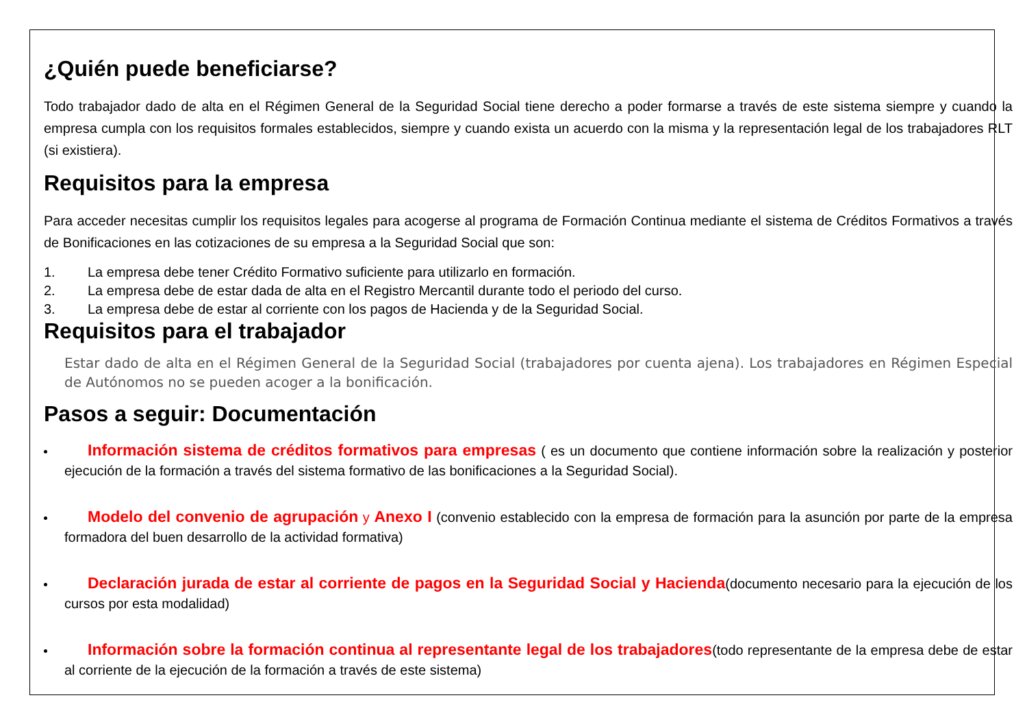¿Quién puede beneficiarse?
Todo trabajador dado de alta en el Régimen General de la Seguridad Social tiene derecho a poder formarse a través de este sistema siempre y cuando la empresa cumpla con los requisitos formales establecidos, siempre y cuando exista un acuerdo con la misma y la representación legal de los trabajadores RLT (si existiera).
Requisitos para la empresa
Para acceder necesitas cumplir los requisitos legales para acogerse al programa de Formación Continua mediante el sistema de Créditos Formativos a través de Bonificaciones en las cotizaciones de su empresa a la Seguridad Social que son:
1. La empresa debe tener Crédito Formativo suficiente para utilizarlo en formación.
2. La empresa debe de estar dada de alta en el Registro Mercantil durante todo el periodo del curso.
3. La empresa debe de estar al corriente con los pagos de Hacienda y de la Seguridad Social.
Requisitos para el trabajador
Estar dado de alta en el Régimen General de la Seguridad Social (trabajadores por cuenta ajena). Los trabajadores en Régimen Especial de Autónomos no se pueden acoger a la bonificación.
Pasos a seguir: Documentación
Información sistema de créditos formativos para empresas ( es un documento que contiene información sobre la realización y posterior ejecución de la formación a través del sistema formativo de las bonificaciones a la Seguridad Social).
Modelo del convenio de agrupación y Anexo I (convenio establecido con la empresa de formación para la asunción por parte de la empresa formadora del buen desarrollo de la actividad formativa)
Declaración jurada de estar al corriente de pagos en la Seguridad Social y Hacienda(documento necesario para la ejecución de los cursos por esta modalidad)
Información sobre la formación continua al representante legal de los trabajadores(todo representante de la empresa debe de estar al corriente de la ejecución de la formación a través de este sistema)